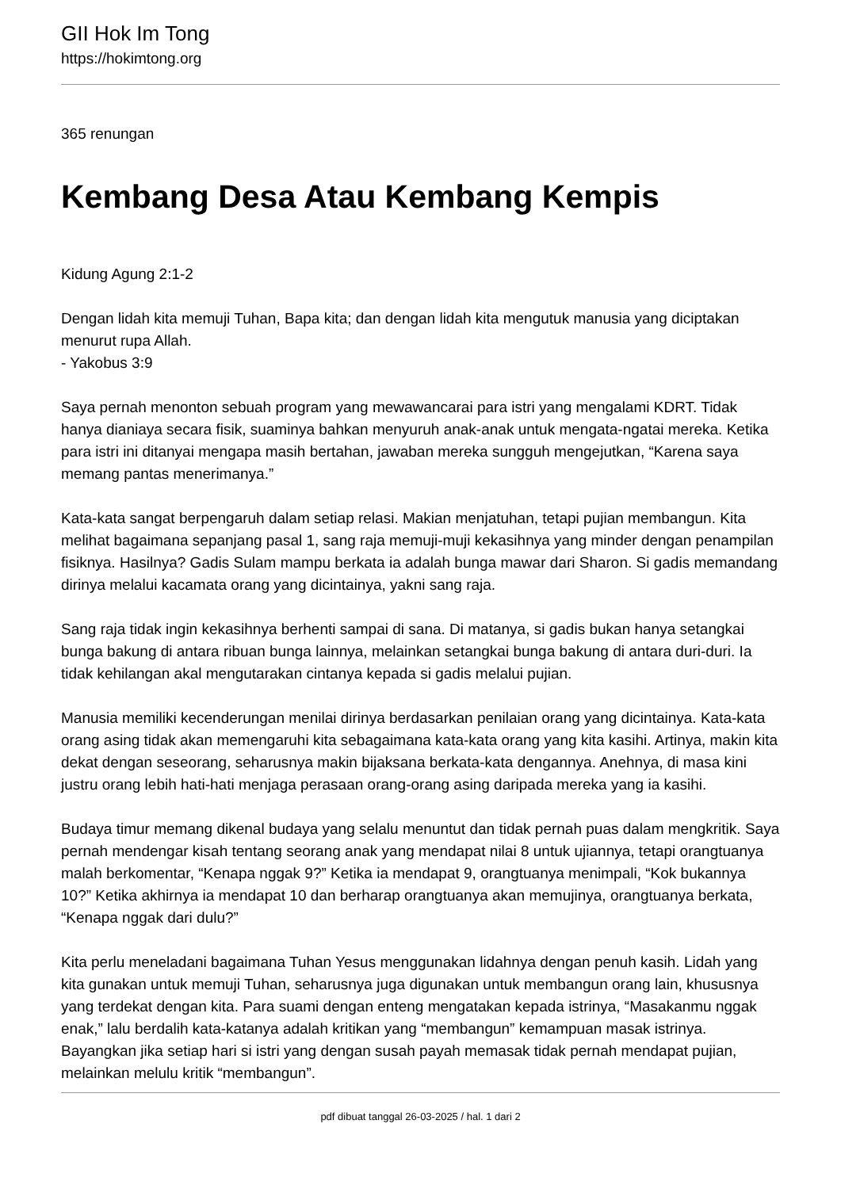GII Hok Im Tong
https://hokimtong.org
365 renungan
Kembang Desa Atau Kembang Kempis
Kidung Agung 2:1-2
Dengan lidah kita memuji Tuhan, Bapa kita; dan dengan lidah kita mengutuk manusia yang diciptakan menurut rupa Allah.
- Yakobus 3:9
Saya pernah menonton sebuah program yang mewawancarai para istri yang mengalami KDRT. Tidak hanya dianiaya secara fisik, suaminya bahkan menyuruh anak-anak untuk mengata-ngatai mereka. Ketika para istri ini ditanyai mengapa masih bertahan, jawaban mereka sungguh mengejutkan, “Karena saya memang pantas menerimanya.”
Kata-kata sangat berpengaruh dalam setiap relasi. Makian menjatuhan, tetapi pujian membangun. Kita melihat bagaimana sepanjang pasal 1, sang raja memuji-muji kekasihnya yang minder dengan penampilan fisiknya. Hasilnya? Gadis Sulam mampu berkata ia adalah bunga mawar dari Sharon. Si gadis memandang dirinya melalui kacamata orang yang dicintainya, yakni sang raja.
Sang raja tidak ingin kekasihnya berhenti sampai di sana. Di matanya, si gadis bukan hanya setangkai bunga bakung di antara ribuan bunga lainnya, melainkan setangkai bunga bakung di antara duri-duri. Ia tidak kehilangan akal mengutarakan cintanya kepada si gadis melalui pujian.
Manusia memiliki kecenderungan menilai dirinya berdasarkan penilaian orang yang dicintainya. Kata-kata orang asing tidak akan memengaruhi kita sebagaimana kata-kata orang yang kita kasihi. Artinya, makin kita dekat dengan seseorang, seharusnya makin bijaksana berkata-kata dengannya. Anehnya, di masa kini justru orang lebih hati-hati menjaga perasaan orang-orang asing daripada mereka yang ia kasihi.
Budaya timur memang dikenal budaya yang selalu menuntut dan tidak pernah puas dalam mengkritik. Saya pernah mendengar kisah tentang seorang anak yang mendapat nilai 8 untuk ujiannya, tetapi orangtuanya malah berkomentar, “Kenapa nggak 9?” Ketika ia mendapat 9, orangtuanya menimpali, “Kok bukannya 10?” Ketika akhirnya ia mendapat 10 dan berharap orangtuanya akan memujinya, orangtuanya berkata, “Kenapa nggak dari dulu?”
Kita perlu meneladani bagaimana Tuhan Yesus menggunakan lidahnya dengan penuh kasih. Lidah yang kita gunakan untuk memuji Tuhan, seharusnya juga digunakan untuk membangun orang lain, khususnya yang terdekat dengan kita. Para suami dengan enteng mengatakan kepada istrinya, “Masakanmu nggak enak,” lalu berdalih kata-katanya adalah kritikan yang “membangun” kemampuan masak istrinya. Bayangkan jika setiap hari si istri yang dengan susah payah memasak tidak pernah mendapat pujian, melainkan melulu kritik “membangun”.
pdf dibuat tanggal 26-03-2025 / hal. 1 dari 2